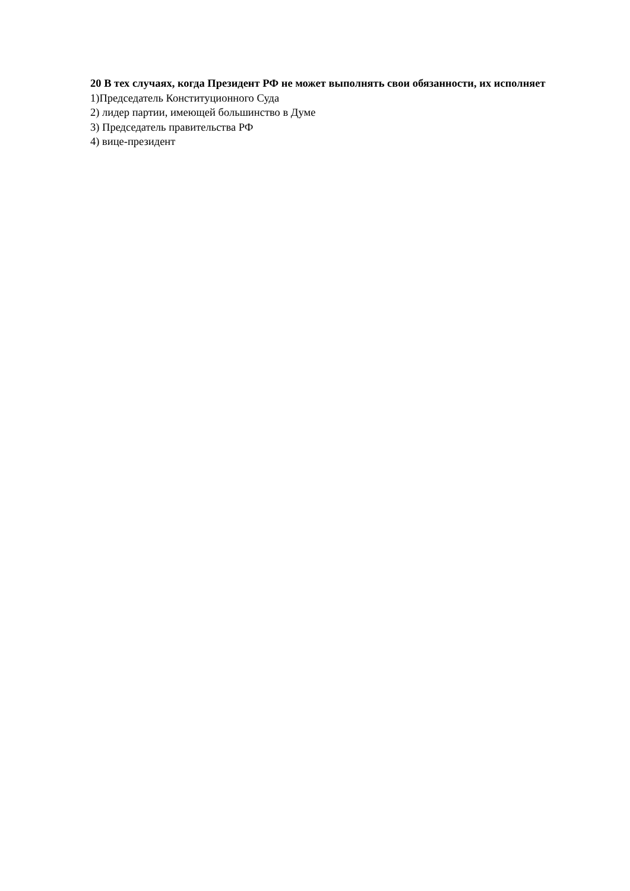20 В тех случаях, когда Президент РФ не может выполнять свои обязанности, их исполняет
1)Председатель Конституционного Суда
2) лидер партии, имеющей большинство в Думе
3) Председатель правительства РФ
4) вице-президент